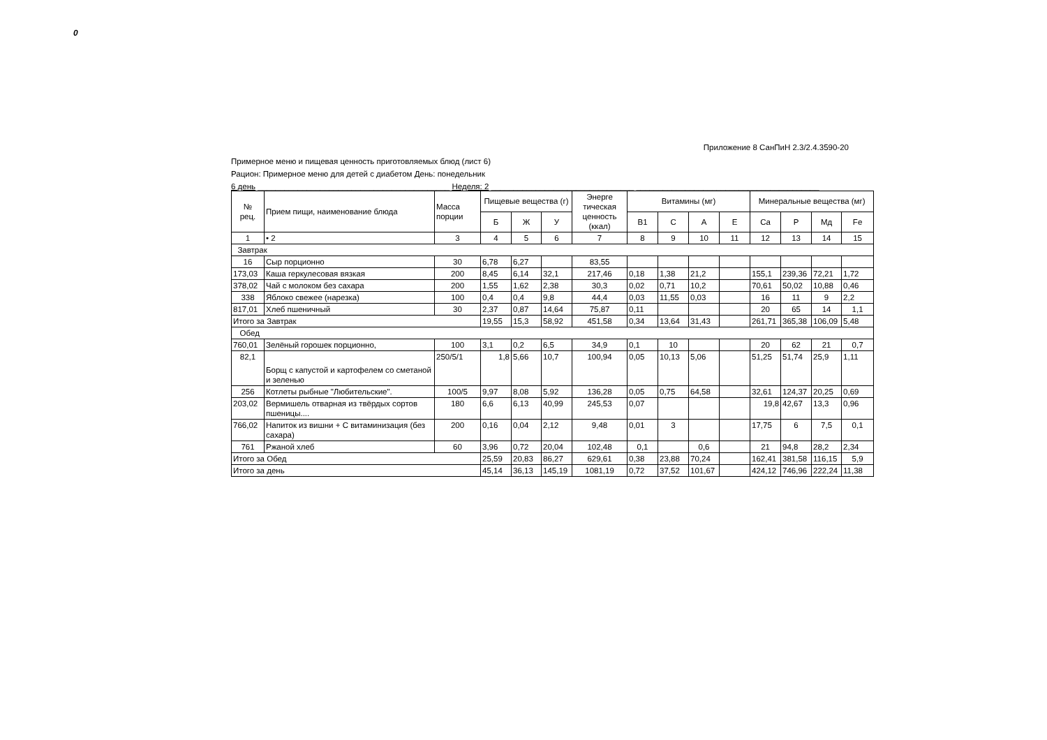0
Приложение 8 СанПиН 2.3/2.4.3590-20
Примерное меню и пищевая ценность приготовляемых блюд (лист 6)
Рацион: Примерное меню для детей с диабетом День: понедельник
6 день ___________________________________________ Неделя: 2 ________________________________ _________________________________________
| № рец. | Прием пищи, наименование блюда | Масса порции | Пищевые вещества (г) | | | Энерге тическая ценность (ккал) | Витамины (мг) | | | | Минеральные вещества (мг) | | | |
| --- | --- | --- | --- | --- | --- | --- | --- | --- | --- | --- | --- | --- | --- | --- |
| | | | Б | Ж | У | | B1 | C | A | E | Ca | P | Мд | Fe |
| 1 | • 2 | 3 | 4 | 5 | 6 | 7 | 8 | 9 | 10 | 11 | 12 | 13 | 14 | 15 |
| Завтрак | | | | | | | | | | | | | | |
| 16 | Сыр порционно | 30 | 6,78 | 6,27 | | 83,55 | | | | | | | | |
| 173,03 | Каша геркулесовая вязкая | 200 | 8,45 | 6,14 | 32,1 | 217,46 | 0,18 | 1,38 | 21,2 | | 155,1 | 239,36 | 72,21 | 1,72 |
| 378,02 | Чай с молоком без сахара | 200 | 1,55 | 1,62 | 2,38 | 30,3 | 0,02 | 0,71 | 10,2 | | 70,61 | 50,02 | 10,88 | 0,46 |
| 338 | Яблоко свежее (нарезка) | 100 | 0,4 | 0,4 | 9,8 | 44,4 | 0,03 | 11,55 | 0,03 | | 16 | 11 | 9 | 2,2 |
| 817,01 | Хлеб пшеничный | 30 | 2,37 | 0,87 | 14,64 | 75,87 | 0,11 | | | | 20 | 65 | 14 | 1,1 |
| Итого за Завтрак | | | 19,55 | 15,3 | 58,92 | 451,58 | 0,34 | 13,64 | 31,43 | | 261,71 | 365,38 | 106,09 | 5,48 |
| Обед | | | | | | | | | | | | | | |
| 760,01 | Зелёный горошек порционно, | 100 | 3,1 | 0,2 | 6,5 | 34,9 | 0,1 | 10 | | | 20 | 62 | 21 | 0,7 |
| 82,1 | Борщ с капустой и картофелем со сметаной и зеленью | 250/5/1 | 1,8 | 5,66 | 10,7 | 100,94 | 0,05 | 10,13 | 5,06 | | 51,25 | 51,74 | 25,9 | 1,11 |
| 256 | Котлеты рыбные "Любительские". | 100/5 | 9,97 | 8,08 | 5,92 | 136,28 | 0,05 | 0,75 | 64,58 | | 32,61 | 124,37 | 20,25 | 0,69 |
| 203,02 | Вермишель отварная из твёрдых сортов пшеницы.... | 180 | 6,6 | 6,13 | 40,99 | 245,53 | 0,07 | | | | 19,8 | 42,67 | 13,3 | 0,96 |
| 766,02 | Напиток из вишни + С витаминизация (без сахара) | 200 | 0,16 | 0,04 | 2,12 | 9,48 | 0,01 | 3 | | | 17,75 | 6 | 7,5 | 0,1 |
| 761 | Ржаной хлеб | 60 | 3,96 | 0,72 | 20,04 | 102,48 | 0,1 | | 0,6 | | 21 | 94,8 | 28,2 | 2,34 |
| Итого за Обед | | | 25,59 | 20,83 | 86,27 | 629,61 | 0,38 | 23,88 | 70,24 | | 162,41 | 381,58 | 116,15 | 5,9 |
| Итого за день | | | 45,14 | 36,13 | 145,19 | 1081,19 | 0,72 | 37,52 | 101,67 | | 424,12 | 746,96 | 222,24 | 11,38 |